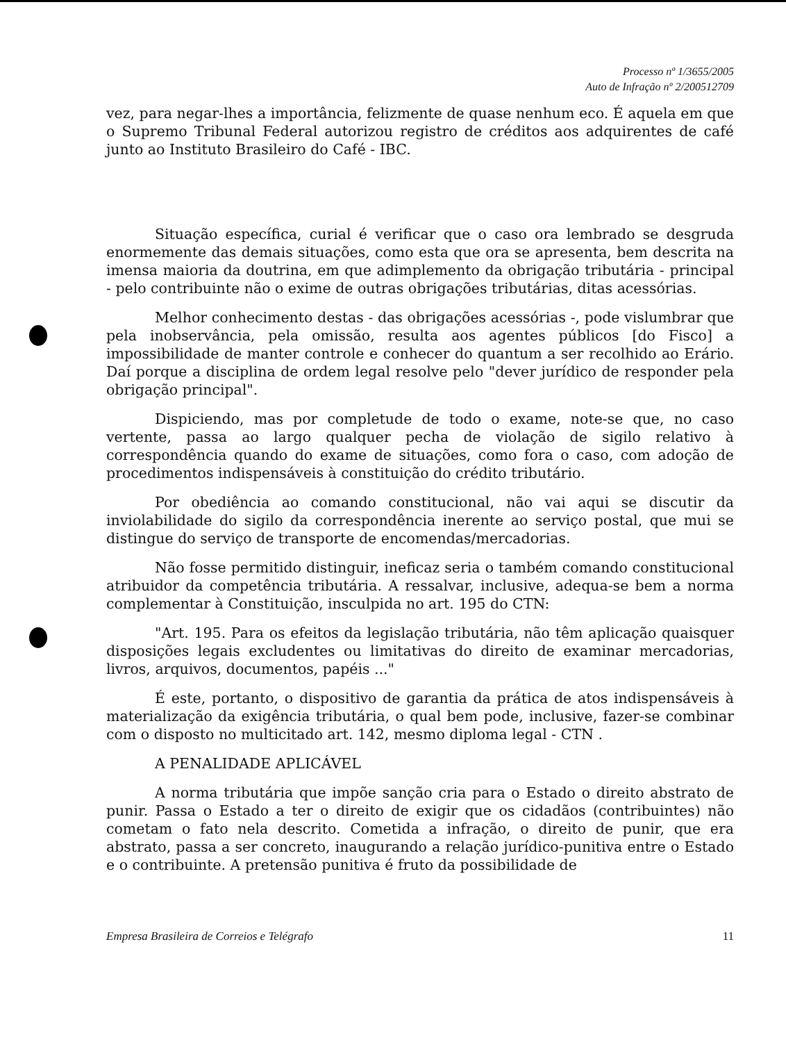Processo nº 1/3655/2005
Auto de Infração nº 2/200512709
vez, para negar-lhes a importância, felizmente de quase nenhum eco. É aquela em que o Supremo Tribunal Federal autorizou registro de créditos aos adquirentes de café junto ao Instituto Brasileiro do Café - IBC.
Situação específica, curial é verificar que o caso ora lembrado se desgruda enormemente das demais situações, como esta que ora se apresenta, bem descrita na imensa maioria da doutrina, em que adimplemento da obrigação tributária - principal - pelo contribuinte não o exime de outras obrigações tributárias, ditas acessórias.
Melhor conhecimento destas - das obrigações acessórias -, pode vislumbrar que pela inobservância, pela omissão, resulta aos agentes públicos [do Fisco] a impossibilidade de manter controle e conhecer do quantum a ser recolhido ao Erário. Daí porque a disciplina de ordem legal resolve pelo "dever jurídico de responder pela obrigação principal".
Dispiciendo, mas por completude de todo o exame, note-se que, no caso vertente, passa ao largo qualquer pecha de violação de sigilo relativo à correspondência quando do exame de situações, como fora o caso, com adoção de procedimentos indispensáveis à constituição do crédito tributário.
Por obediência ao comando constitucional, não vai aqui se discutir da inviolabilidade do sigilo da correspondência inerente ao serviço postal, que mui se distingue do serviço de transporte de encomendas/mercadorias.
Não fosse permitido distinguir, ineficaz seria o também comando constitucional atribuidor da competência tributária. A ressalvar, inclusive, adequa-se bem a norma complementar à Constituição, insculpida no art. 195 do CTN:
"Art. 195. Para os efeitos da legislação tributária, não têm aplicação quaisquer disposições legais excludentes ou limitativas do direito de examinar mercadorias, livros, arquivos, documentos, papéis ..."
É este, portanto, o dispositivo de garantia da prática de atos indispensáveis à materialização da exigência tributária, o qual bem pode, inclusive, fazer-se combinar com o disposto no multicitado art. 142, mesmo diploma legal - CTN .
A PENALIDADE APLICÁVEL
A norma tributária que impõe sanção cria para o Estado o direito abstrato de punir. Passa o Estado a ter o direito de exigir que os cidadãos (contribuintes) não cometam o fato nela descrito. Cometida a infração, o direito de punir, que era abstrato, passa a ser concreto, inaugurando a relação jurídico-punitiva entre o Estado e o contribuinte. A pretensão punitiva é fruto da possibilidade de
Empresa Brasileira de Correios e Telégrafo 11